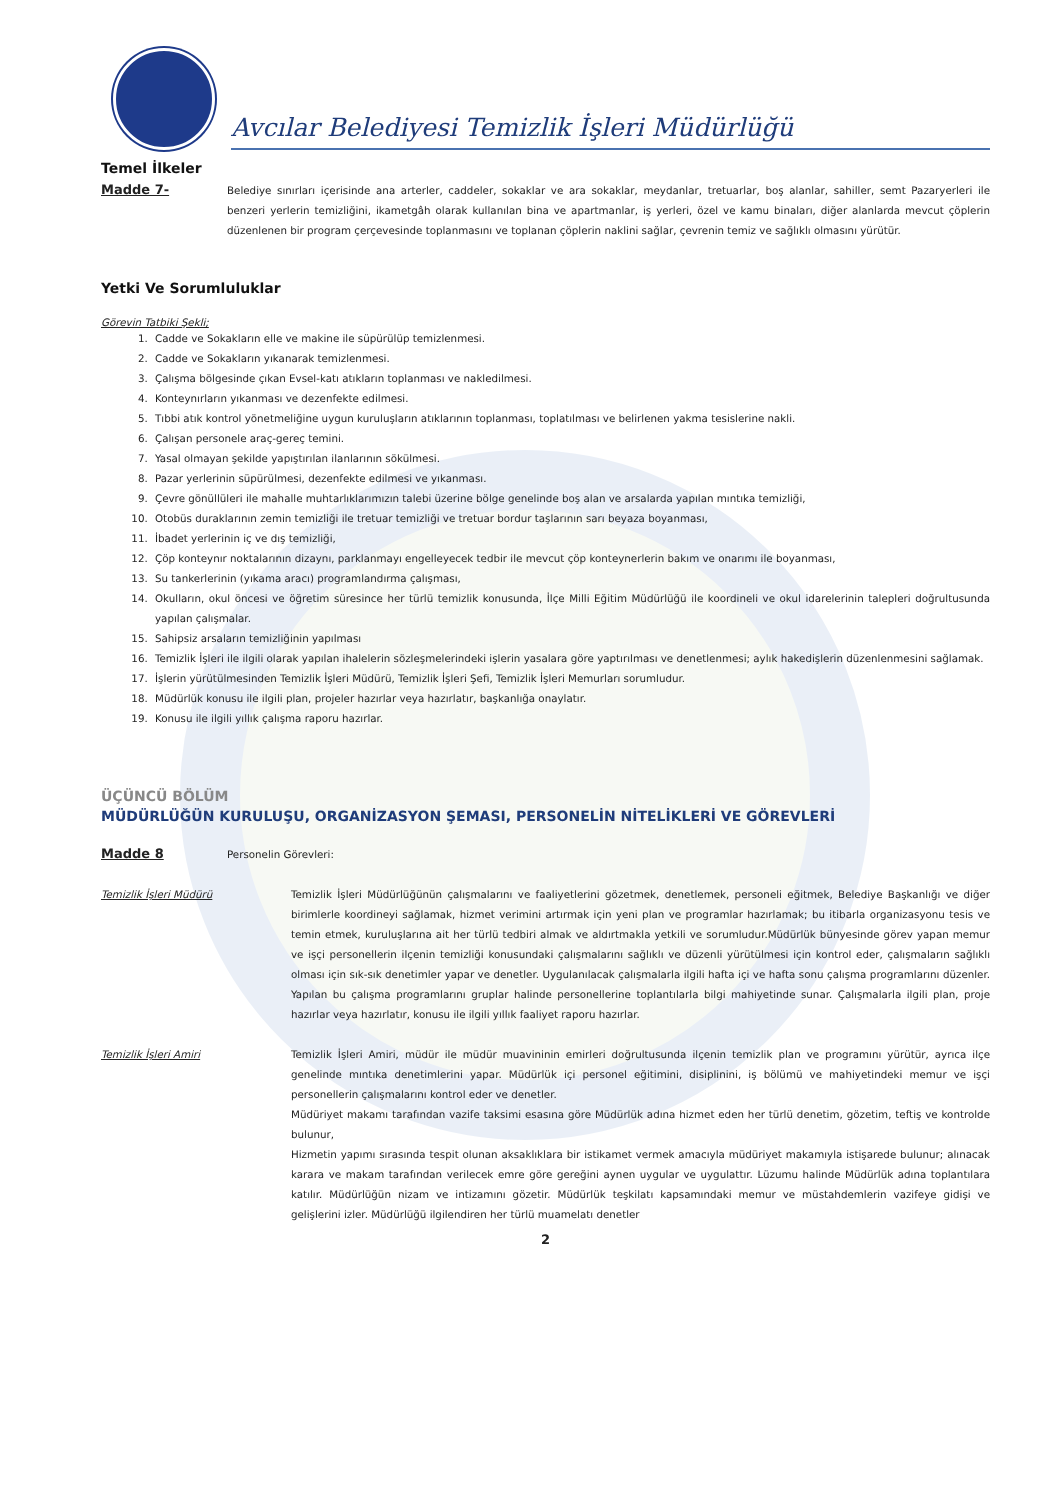Avcılar Belediyesi Temizlik İşleri Müdürlüğü
Temel İlkeler
Madde 7-
Belediye sınırları içerisinde ana arterler, caddeler, sokaklar ve ara sokaklar, meydanlar, tretuarlar, boş alanlar, sahiller, semt Pazaryerleri ile benzeri yerlerin temizliğini, ikametgâh olarak kullanılan bina ve apartmanlar, iş yerleri, özel ve kamu binaları, diğer alanlarda mevcut çöplerin düzenlenen bir program çerçevesinde toplanmasını ve toplanan çöplerin naklini sağlar, çevrenin temiz ve sağlıklı olmasını yürütür.
Yetki Ve Sorumluluklar
Görevin Tatbiki Şekli;
1. Cadde ve Sokakların elle ve makine ile süpürülüp temizlenmesi.
2. Cadde ve Sokakların yıkanarak temizlenmesi.
3. Çalışma bölgesinde çıkan Evsel-katı atıkların toplanması ve nakledilmesi.
4. Konteynırların yıkanması ve dezenfekte edilmesi.
5. Tıbbi atık kontrol yönetmeliğine uygun kuruluşların atıklarının toplanması, toplatılması ve belirlenen yakma tesislerine nakli.
6. Çalışan personele araç-gereç temini.
7. Yasal olmayan şekilde yapıştırılan ilanlarının sökülmesi.
8. Pazar yerlerinin süpürülmesi, dezenfekte edilmesi ve yıkanması.
9. Çevre gönüllüleri ile mahalle muhtarlıklarımızın talebi üzerine bölge genelinde boş alan ve arsalarda yapılan mıntıka temizliği,
10. Otobüs duraklarının zemin temizliği ile tretuar temizliği ve tretuar bordur taşlarının sarı beyaza boyanması,
11. İbadet yerlerinin iç ve dış temizliği,
12. Çöp konteynır noktalarının dizaynı, parklanmayı engelleyecek tedbir ile mevcut çöp konteynerlerin bakım ve onarımı ile boyanması,
13. Su tankerlerinin (yıkama aracı) programlandırma çalışması,
14. Okulların, okul öncesi ve öğretim süresince her türlü temizlik konusunda, İlçe Milli Eğitim Müdürlüğü ile koordineli ve okul idarelerinin talepleri doğrultusunda yapılan çalışmalar.
15. Sahipsiz arsaların temizliğinin yapılması
16. Temizlik İşleri ile ilgili olarak yapılan ihalelerin sözleşmelerindeki işlerin yasalara göre yaptırılması ve denetlenmesi; aylık hakedişlerin düzenlenmesini sağlamak.
17. İşlerin yürütülmesinden Temizlik İşleri Müdürü, Temizlik İşleri Şefi, Temizlik İşleri Memurları sorumludur.
18. Müdürlük konusu ile ilgili plan, projeler hazırlar veya hazırlatır, başkanlığa onaylatır.
19. Konusu ile ilgili yıllık çalışma raporu hazırlar.
ÜÇÜNCÜ BÖLÜM
MÜDÜRLÜĞÜN KURULUŞU, ORGANİZASYON ŞEMASI, PERSONELİN NİTELİKLERİ VE GÖREVLERİ
Madde 8
Personelin Görevleri:
Temizlik İşleri Müdürü Temizlik İşleri Müdürlüğünün çalışmalarını ve faaliyetlerini gözetmek, denetlemek, personeli eğitmek, Belediye Başkanlığı ve diğer birimlerle koordineyi sağlamak, hizmet verimini artırmak için yeni plan ve programlar hazırlamak; bu itibarla organizasyonu tesis ve temin etmek, kuruluşlarına ait her türlü tedbiri almak ve aldırtmakla yetkili ve sorumludur.Müdürlük bünyesinde görev yapan memur ve işçi personellerin ilçenin temizliği konusundaki çalışmalarını sağlıklı ve düzenli yürütülmesi için kontrol eder, çalışmaların sağlıklı olması için sık-sık denetimler yapar ve denetler. Uygulanılacak çalışmalarla ilgili hafta içi ve hafta sonu çalışma programlarını düzenler. Yapılan bu çalışma programlarını gruplar halinde personellerine toplantılarla bilgi mahiyetinde sunar. Çalışmalarla ilgili plan, proje hazırlar veya hazırlatır, konusu ile ilgili yıllık faaliyet raporu hazırlar.
Temizlik İşleri Amiri Temizlik İşleri Amiri, müdür ile müdür muavininin emirleri doğrultusunda ilçenin temizlik plan ve programını yürütür, ayrıca ilçe genelinde mıntıka denetimlerini yapar. Müdürlük içi personel eğitimini, disiplinini, iş bölümü ve mahiyetindeki memur ve işçi personellerin çalışmalarını kontrol eder ve denetler.
Müdüriyet makamı tarafından vazife taksimi esasına göre Müdürlük adına hizmet eden her türlü denetim, gözetim, teftiş ve kontrolde bulunur,
Hizmetin yapımı sırasında tespit olunan aksaklıklara bir istikamet vermek amacıyla müdüriyet makamıyla istişarede bulunur; alınacak karara ve makam tarafından verilecek emre göre gereğini aynen uygular ve uygulattır. Lüzumu halinde Müdürlük adına toplantılara katılır. Müdürlüğün nizam ve intizamını gözetir. Müdürlük teşkilatı kapsamındaki memur ve müstahdemlerin vazifeye gidişi ve gelişlerini izler. Müdürlüğü ilgilendiren her türlü muamelatı denetler
2